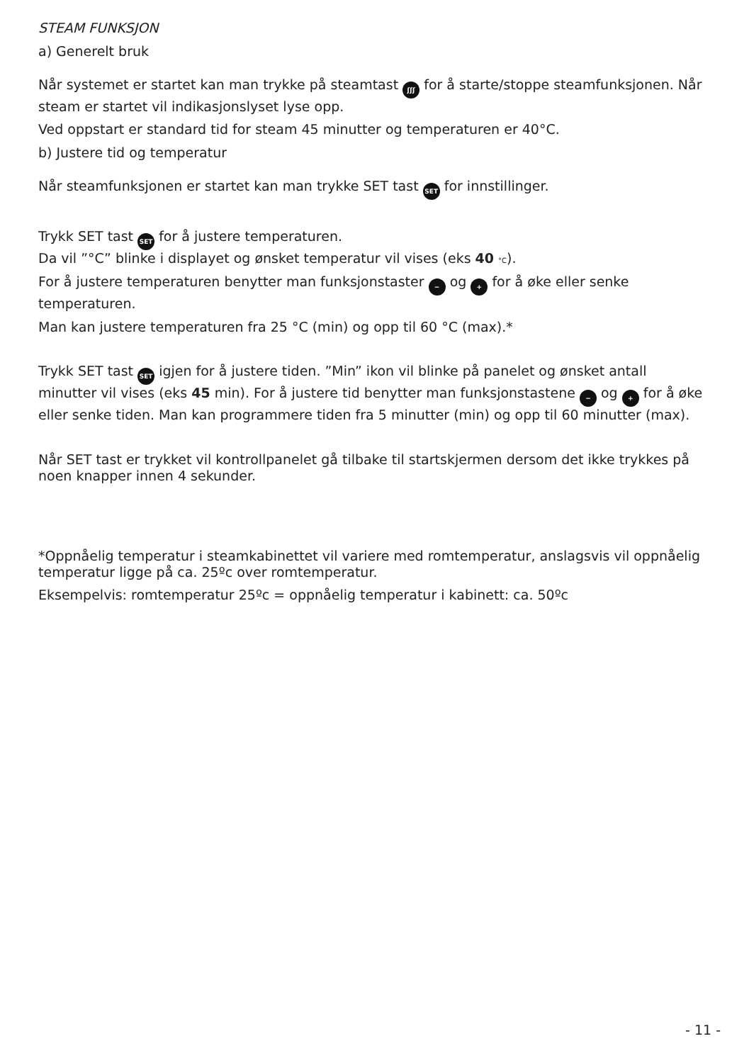STEAM FUNKSJON
a) Generelt bruk
Når systemet er startet kan man trykke på steamtast ʃʃʃ for å starte/stoppe steamfunksjonen. Når steam er startet vil indikasjonslyset lyse opp.
Ved oppstart er standard tid for steam 45 minutter og temperaturen er 40°C.
b) Justere tid og temperatur
Når steamfunksjonen er startet kan man trykke SET tast SET for innstillinger.
Trykk SET tast SET for å justere temperaturen.
Da vil ”°C” blinke i displayet og ønsket temperatur vil vises (eks 40 °C).
For å justere temperaturen benytter man funksjonstaster − og + for å øke eller senke temperaturen.
Man kan justere temperaturen fra 25 °C (min) og opp til 60 °C (max).*
Trykk SET tast SET igjen for å justere tiden. ”Min” ikon vil blinke på panelet og ønsket antall minutter vil vises (eks 45 min). For å justere tid benytter man funksjonstastene − og + for å øke eller senke tiden. Man kan programmere tiden fra 5 minutter (min) og opp til 60 minutter (max).
Når SET tast er trykket vil kontrollpanelet gå tilbake til startskjermen dersom det ikke trykkes på noen knapper innen 4 sekunder.
*Oppnåelig temperatur i steamkabinettet vil variere med romtemperatur, anslagsvis vil oppnåelig temperatur ligge på ca. 25ºc over romtemperatur.
Eksempelvis: romtemperatur 25ºc = oppnåelig temperatur i kabinett: ca. 50ºc
- 11 -